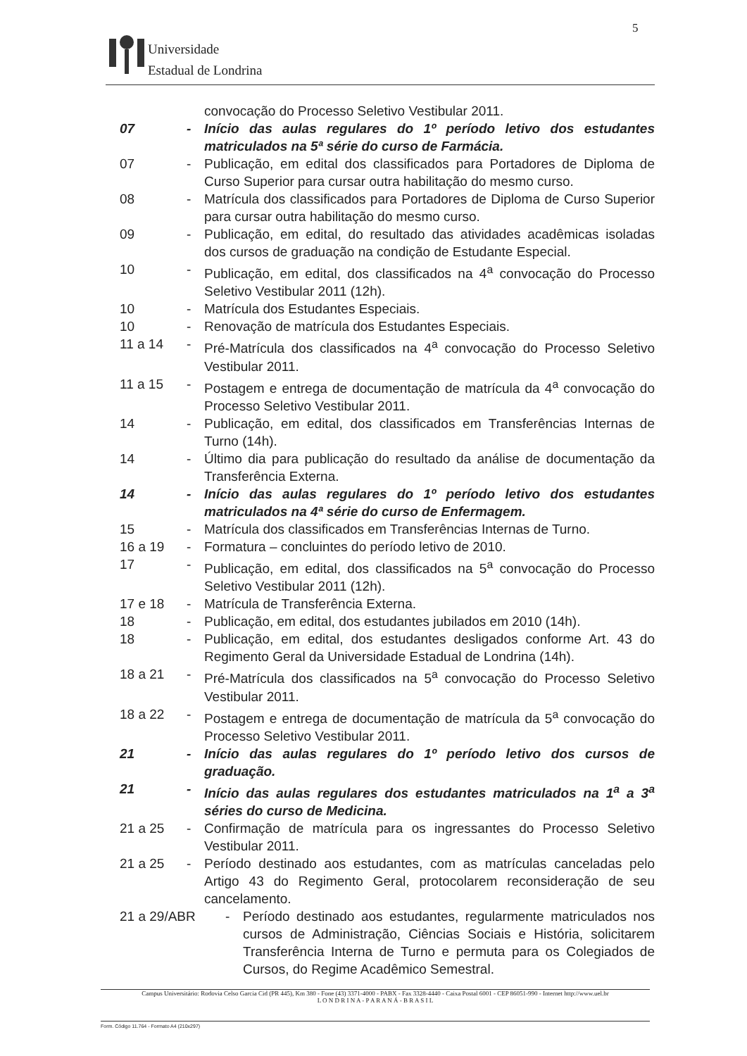5
Universidade
Estadual de Londrina
convocação do Processo Seletivo Vestibular 2011.
07 - Início das aulas regulares do 1º período letivo dos estudantes matriculados na 5ª série do curso de Farmácia.
07 - Publicação, em edital dos classificados para Portadores de Diploma de Curso Superior para cursar outra habilitação do mesmo curso.
08 - Matrícula dos classificados para Portadores de Diploma de Curso Superior para cursar outra habilitação do mesmo curso.
09 - Publicação, em edital, do resultado das atividades acadêmicas isoladas dos cursos de graduação na condição de Estudante Especial.
10 - Publicação, em edital, dos classificados na 4<sup>a</sup> convocação do Processo Seletivo Vestibular 2011 (12h).
10 - Matrícula dos Estudantes Especiais.
10 - Renovação de matrícula dos Estudantes Especiais.
11 a 14 - Pré-Matrícula dos classificados na 4<sup>a</sup> convocação do Processo Seletivo Vestibular 2011.
11 a 15 - Postagem e entrega de documentação de matrícula da 4<sup>a</sup> convocação do Processo Seletivo Vestibular 2011.
14 - Publicação, em edital, dos classificados em Transferências Internas de Turno (14h).
14 - Último dia para publicação do resultado da análise de documentação da Transferência Externa.
14 - Início das aulas regulares do 1º período letivo dos estudantes matriculados na 4ª série do curso de Enfermagem.
15 - Matrícula dos classificados em Transferências Internas de Turno.
16 a 19 - Formatura – concluintes do período letivo de 2010.
17 - Publicação, em edital, dos classificados na 5<sup>a</sup> convocação do Processo Seletivo Vestibular 2011 (12h).
17 e 18 - Matrícula de Transferência Externa.
18 - Publicação, em edital, dos estudantes jubilados em 2010 (14h).
18 - Publicação, em edital, dos estudantes desligados conforme Art. 43 do Regimento Geral da Universidade Estadual de Londrina (14h).
18 a 21 - Pré-Matrícula dos classificados na 5<sup>a</sup> convocação do Processo Seletivo Vestibular 2011.
18 a 22 - Postagem e entrega de documentação de matrícula da 5<sup>a</sup> convocação do Processo Seletivo Vestibular 2011.
21 - Início das aulas regulares do 1º período letivo dos cursos de graduação.
21 - Início das aulas regulares dos estudantes matriculados na 1<sup>a</sup> a 3<sup>a</sup> séries do curso de Medicina.
21 a 25 - Confirmação de matrícula para os ingressantes do Processo Seletivo Vestibular 2011.
21 a 25 - Período destinado aos estudantes, com as matrículas canceladas pelo Artigo 43 do Regimento Geral, protocolarem reconsideração de seu cancelamento.
21 a 29/ABR - Período destinado aos estudantes, regularmente matriculados nos cursos de Administração, Ciências Sociais e História, solicitarem Transferência Interna de Turno e permuta para os Colegiados de Cursos, do Regime Acadêmico Semestral.
Campus Universitário: Rodovia Celso Garcia Cid (PR 445), Km 380 - Fone (43) 3371-4000 - PABX - Fax 3328-4440 - Caixa Postal 6001 - CEP 86051-990 - Internet http://www.uel.br
L O N D R I N A - P A R A N Á - B R A S I L
Form. Código 11.764 - Formato A4 (210x297)